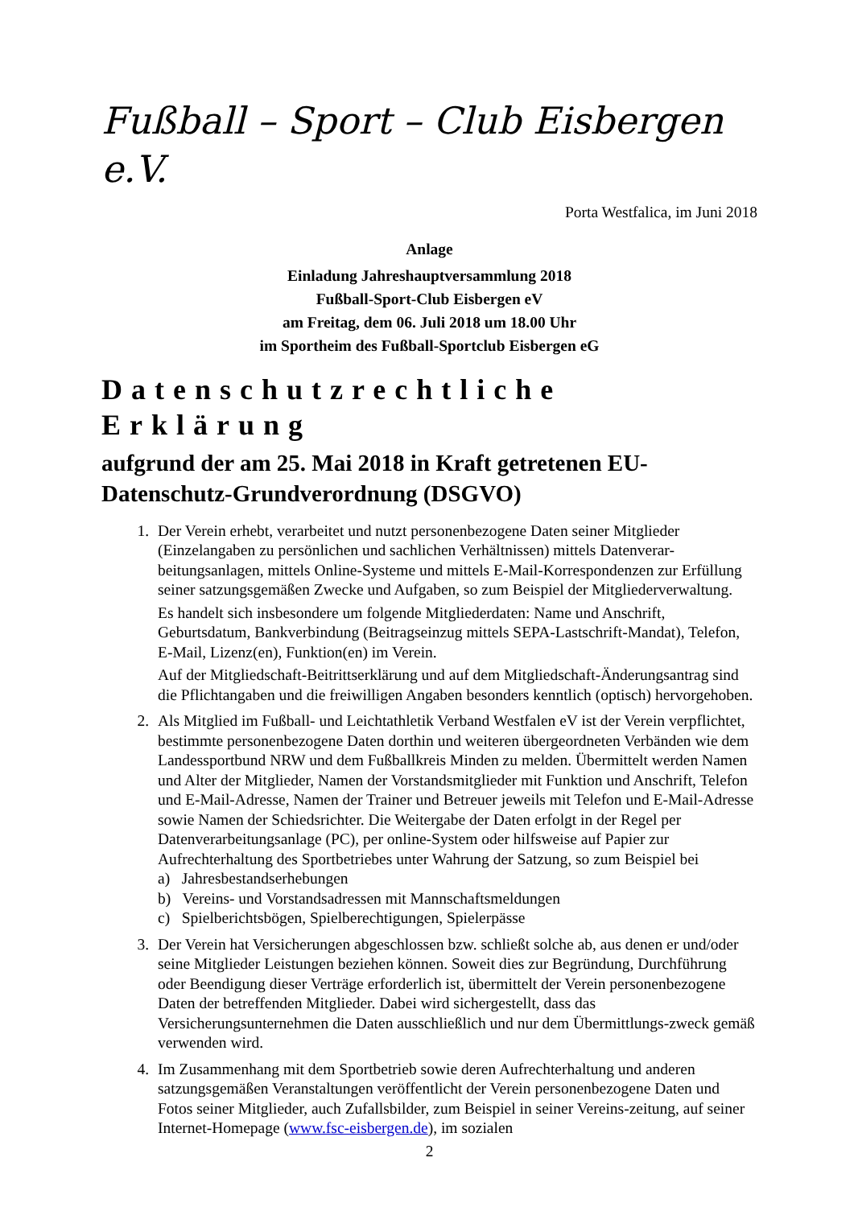Fußball – Sport – Club Eisbergen e.V.
Porta Westfalica, im Juni 2018
Anlage
Einladung Jahreshauptversammlung 2018
Fußball-Sport-Club Eisbergen eV
am Freitag, dem 06. Juli 2018 um 18.00 Uhr
im Sportheim des Fußball-Sportclub Eisbergen eG
Datenschutzrechtliche Erklärung
aufgrund der am 25. Mai 2018 in Kraft getretenen EU-Datenschutz-Grundverordnung (DSGVO)
1. Der Verein erhebt, verarbeitet und nutzt personenbezogene Daten seiner Mitglieder (Einzelangaben zu persönlichen und sachlichen Verhältnissen) mittels Datenverar-beitungsanlagen, mittels Online-Systeme und mittels E-Mail-Korrespondenzen zur Erfüllung seiner satzungsgemäßen Zwecke und Aufgaben, so zum Beispiel der Mitgliederverwaltung.
Es handelt sich insbesondere um folgende Mitgliederdaten: Name und Anschrift, Geburtsdatum, Bankverbindung (Beitragseinzug mittels SEPA-Lastschrift-Mandat), Telefon, E-Mail, Lizenz(en), Funktion(en) im Verein.
Auf der Mitgliedschaft-Beitrittserklärung und auf dem Mitgliedschaft-Änderungsantrag sind die Pflichtangaben und die freiwilligen Angaben besonders kenntlich (optisch) hervorgehoben.
2. Als Mitglied im Fußball- und Leichtathletik Verband Westfalen eV ist der Verein verpflichtet, bestimmte personenbezogene Daten dorthin und weiteren übergeordneten Verbänden wie dem Landessportbund NRW und dem Fußballkreis Minden zu melden. Übermittelt werden Namen und Alter der Mitglieder, Namen der Vorstandsmitglieder mit Funktion und Anschrift, Telefon und E-Mail-Adresse, Namen der Trainer und Betreuer jeweils mit Telefon und E-Mail-Adresse sowie Namen der Schiedsrichter. Die Weitergabe der Daten erfolgt in der Regel per Datenverarbeitungsanlage (PC), per online-System oder hilfsweise auf Papier zur Aufrechterhaltung des Sportbetriebes unter Wahrung der Satzung, so zum Beispiel bei
a) Jahresbestandserhebungen
b) Vereins- und Vorstandsadressen mit Mannschaftsmeldungen
c) Spielberichtsbögen, Spielberechtigungen, Spielerpässe
3. Der Verein hat Versicherungen abgeschlossen bzw. schließt solche ab, aus denen er und/oder seine Mitglieder Leistungen beziehen können. Soweit dies zur Begründung, Durchführung oder Beendigung dieser Verträge erforderlich ist, übermittelt der Verein personenbezogene Daten der betreffenden Mitglieder. Dabei wird sichergestellt, dass das Versicherungsunternehmen die Daten ausschließlich und nur dem Übermittlungs-zweck gemäß verwenden wird.
4. Im Zusammenhang mit dem Sportbetrieb sowie deren Aufrechterhaltung und anderen satzungsgemäßen Veranstaltungen veröffentlicht der Verein personenbezogene Daten und Fotos seiner Mitglieder, auch Zufallsbilder, zum Beispiel in seiner Vereins-zeitung, auf seiner Internet-Homepage (www.fsc-eisbergen.de), im sozialen
2